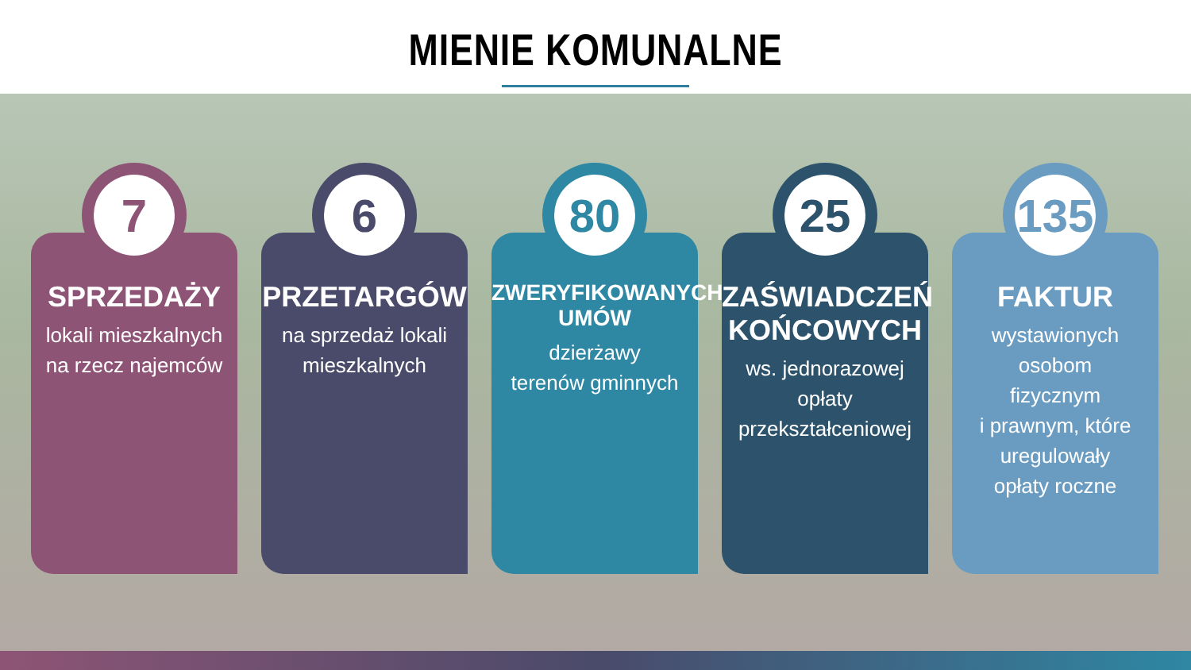MIENIE KOMUNALNE
7
SPRZEDAŻY
lokali mieszkalnych
na rzecz najemców
6
PRZETARGÓW
na sprzedaż lokali
mieszkalnych
80
ZWERYFIKOWANYCH
UMÓW
dzierżawy
terenów gminnych
25
ZAŚWIADCZEŃ
KOŃCOWYCH
ws. jednorazowej
opłaty
przekształceniowej
135
FAKTUR
wystawionych osobom
fizycznym
i prawnym, które
uregulowały
opłaty roczne